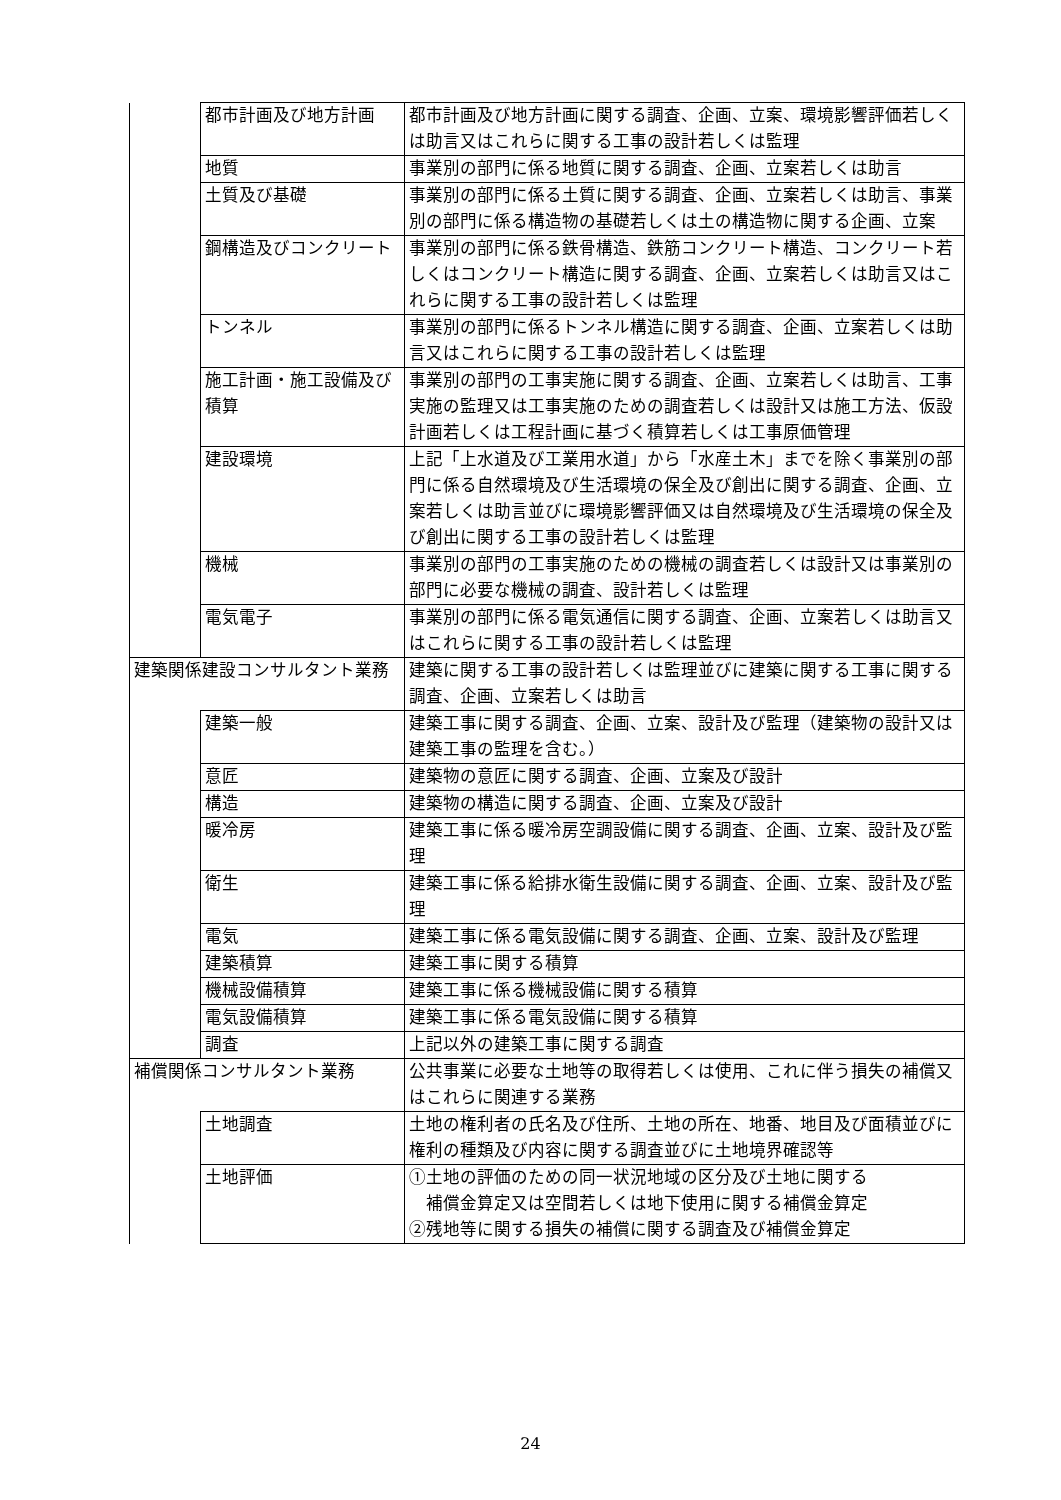| | 都市計画及び地方計画 | 都市計画及び地方計画に関する調査、企画、立案、環境影響評価若しくは助言又はこれらに関する工事の設計若しくは監理 |
| | 地質 | 事業別の部門に係る地質に関する調査、企画、立案若しくは助言 |
| | 土質及び基礎 | 事業別の部門に係る土質に関する調査、企画、立案若しくは助言、事業別の部門に係る構造物の基礎若しくは土の構造物に関する企画、立案 |
| | 鋼構造及びコンクリート | 事業別の部門に係る鉄骨構造、鉄筋コンクリート構造、コンクリート若しくはコンクリート構造に関する調査、企画、立案若しくは助言又はこれらに関する工事の設計若しくは監理 |
| | トンネル | 事業別の部門に係るトンネル構造に関する調査、企画、立案若しくは助言又はこれらに関する工事の設計若しくは監理 |
| | 施工計画・施工設備及び積算 | 事業別の部門の工事実施に関する調査、企画、立案若しくは助言、工事実施の監理又は工事実施のための調査若しくは設計又は施工方法、仮設計画若しくは工程計画に基づく積算若しくは工事原価管理 |
| | 建設環境 | 上記「上水道及び工業用水道」から「水産土木」までを除く事業別の部門に係る自然環境及び生活環境の保全及び創出に関する調査、企画、立案若しくは助言並びに環境影響評価又は自然環境及び生活環境の保全及び創出に関する工事の設計若しくは監理 |
| | 機械 | 事業別の部門の工事実施のための機械の調査若しくは設計又は事業別の部門に必要な機械の調査、設計若しくは監理 |
| | 電気電子 | 事業別の部門に係る電気通信に関する調査、企画、立案若しくは助言又はこれらに関する工事の設計若しくは監理 |
| 建築関係建設コンサルタント業務 | | 建築に関する工事の設計若しくは監理並びに建築に関する工事に関する調査、企画、立案若しくは助言 |
| | 建築一般 | 建築工事に関する調査、企画、立案、設計及び監理（建築物の設計又は建築工事の監理を含む。） |
| | 意匠 | 建築物の意匠に関する調査、企画、立案及び設計 |
| | 構造 | 建築物の構造に関する調査、企画、立案及び設計 |
| | 暖冷房 | 建築工事に係る暖冷房空調設備に関する調査、企画、立案、設計及び監理 |
| | 衛生 | 建築工事に係る給排水衛生設備に関する調査、企画、立案、設計及び監理 |
| | 電気 | 建築工事に係る電気設備に関する調査、企画、立案、設計及び監理 |
| | 建築積算 | 建築工事に関する積算 |
| | 機械設備積算 | 建築工事に係る機械設備に関する積算 |
| | 電気設備積算 | 建築工事に係る電気設備に関する積算 |
| | 調査 | 上記以外の建築工事に関する調査 |
| 補償関係コンサルタント業務 | | 公共事業に必要な土地等の取得若しくは使用、これに伴う損失の補償又はこれらに関連する業務 |
| | 土地調査 | 土地の権利者の氏名及び住所、土地の所在、地番、地目及び面積並びに権利の種類及び内容に関する調査並びに土地境界確認等 |
| | 土地評価 | ①土地の評価のための同一状況地域の区分及び土地に関する 補償金算定又は空間若しくは地下使用に関する補償金算定 ②残地等に関する損失の補償に関する調査及び補償金算定 |
24